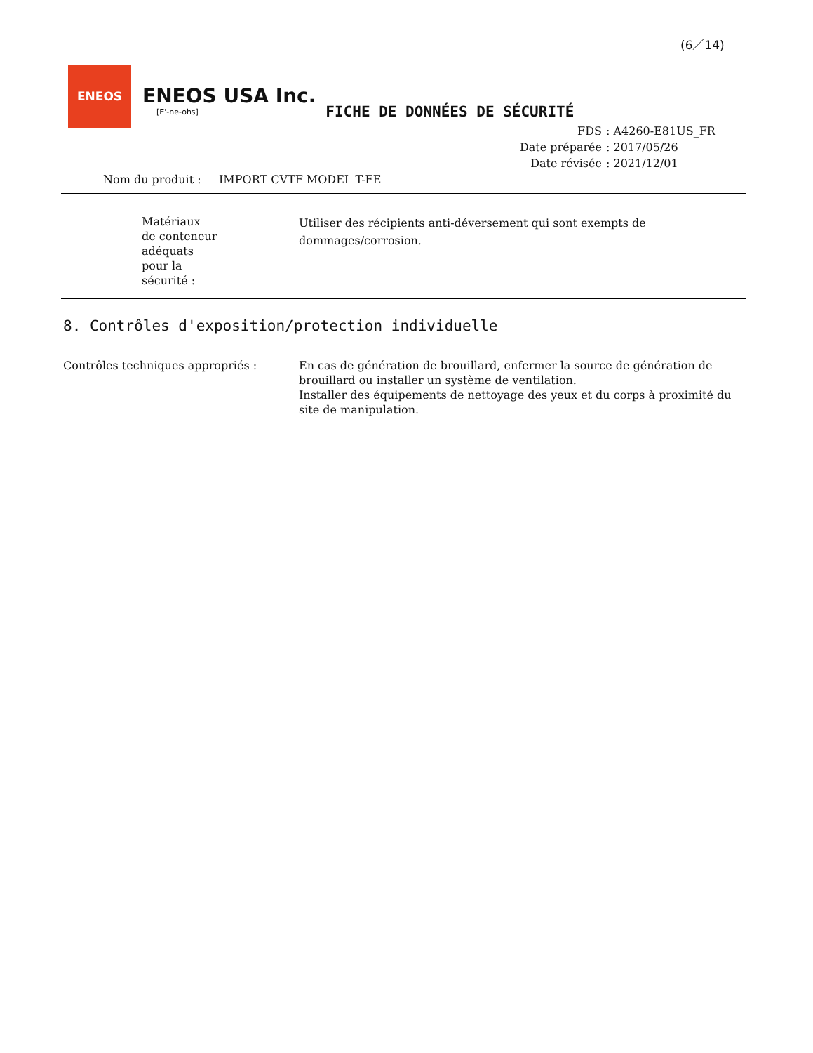(6／14)
ENEOS
ENEOS USA Inc.
[E'-ne-ohs]
FICHE DE DONNÉES DE SÉCURITÉ
FDS: A4260-E81US_FR
Date préparée: 2017/05/26
Date révisée: 2021/12/01
Nom du produit : IMPORT CVTF MODEL T-FE
Matériaux
de conteneur
adéquats
pour la
sécurité :
Utiliser des récipients anti-déversement qui sont exempts de dommages/corrosion.
8. Contrôles d'exposition/protection individuelle
Contrôles techniques appropriés : En cas de génération de brouillard, enfermer la source de génération de brouillard ou installer un système de ventilation.
Installer des équipements de nettoyage des yeux et du corps à proximité du site de manipulation.